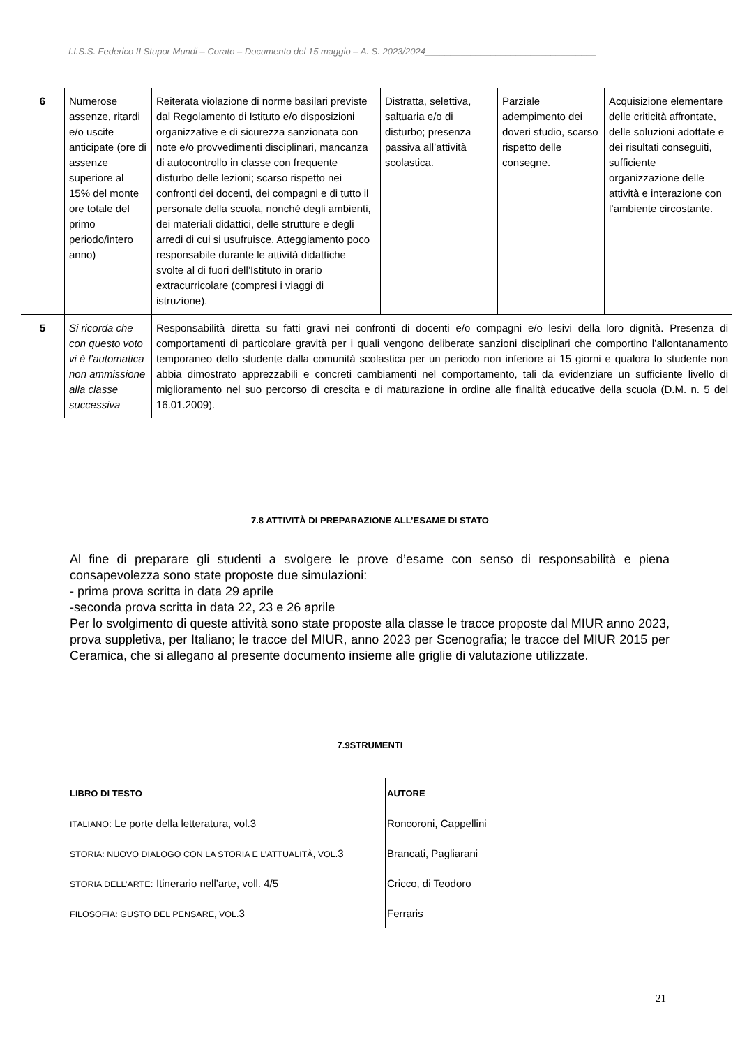I.I.S.S. Federico II Stupor Mundi – Corato – Documento del 15 maggio – A. S. 2023/2024__________________________________
| 6 | Numerose assenze, ritardi e/o uscite anticipate (ore di assenze superiore al 15% del monte ore totale del primo periodo/intero anno) | Reiterata violazione di norme basilari previste dal Regolamento di Istituto e/o disposizioni organizzative e di sicurezza sanzionata con note e/o provvedimenti disciplinari, mancanza di autocontrollo in classe con frequente disturbo delle lezioni; scarso rispetto nei confronti dei docenti, dei compagni e di tutto il personale della scuola, nonché degli ambienti, dei materiali didattici, delle strutture e degli arredi di cui si usufruisce. Atteggiamento poco responsabile durante le attività didattiche svolte al di fuori dell’Istituto in orario extracurricolare (compresi i viaggi di istruzione). | Distratta, selettiva, saltuaria e/o di disturbo; presenza passiva all’attività scolastica. | Parziale adempimento dei doveri studio, scarso rispetto delle consegne. | Acquisizione elementare delle criticità affrontate, delle soluzioni adottate e dei risultati conseguiti, sufficiente organizzazione delle attività e interazione con l’ambiente circostante. |
| 5 | Si ricorda che con questo voto vi è l’automatica non ammissione alla classe successiva | Responsabilità diretta su fatti gravi nei confronti di docenti e/o compagni e/o lesivi della loro dignità. Presenza di comportamenti di particolare gravità per i quali vengono deliberate sanzioni disciplinari che comportino l’allontanamento temporaneo dello studente dalla comunità scolastica per un periodo non inferiore ai 15 giorni e qualora lo studente non abbia dimostrato apprezzabili e concreti cambiamenti nel comportamento, tali da evidenziare un sufficiente livello di miglioramento nel suo percorso di crescita e di maturazione in ordine alle finalità educative della scuola (D.M. n. 5 del 16.01.2009). | | | |
7.8 ATTIVITÀ DI PREPARAZIONE ALL’ESAME DI STATO
Al fine di preparare gli studenti a svolgere le prove d’esame con senso di responsabilità e piena consapevolezza sono state proposte due simulazioni:
- prima prova scritta in data 29 aprile
-seconda prova scritta in data 22, 23 e 26 aprile
Per lo svolgimento di queste attività sono state proposte alla classe le tracce proposte dal MIUR anno 2023, prova suppletiva, per Italiano; le tracce del MIUR, anno 2023 per Scenografia; le tracce del MIUR 2015 per Ceramica, che si allegano al presente documento insieme alle griglie di valutazione utilizzate.
7.9STRUMENTI
| LIBRO DI TESTO | AUTORE |
| --- | --- |
| ITALIANO : Le porte della letteratura, vol.3 | Roncoroni, Cappellini |
| STORIA: NUOVO DIALOGO CON LA STORIA E L’ATTUALITÀ, VOL. 3 | Brancati, Pagliarani |
| STORIA DELL’ARTE : Itinerario nell’arte, voll. 4/5 | Cricco, di Teodoro |
| FILOSOFIA: GUSTO DEL PENSARE, VOL. 3 | Ferraris |
21